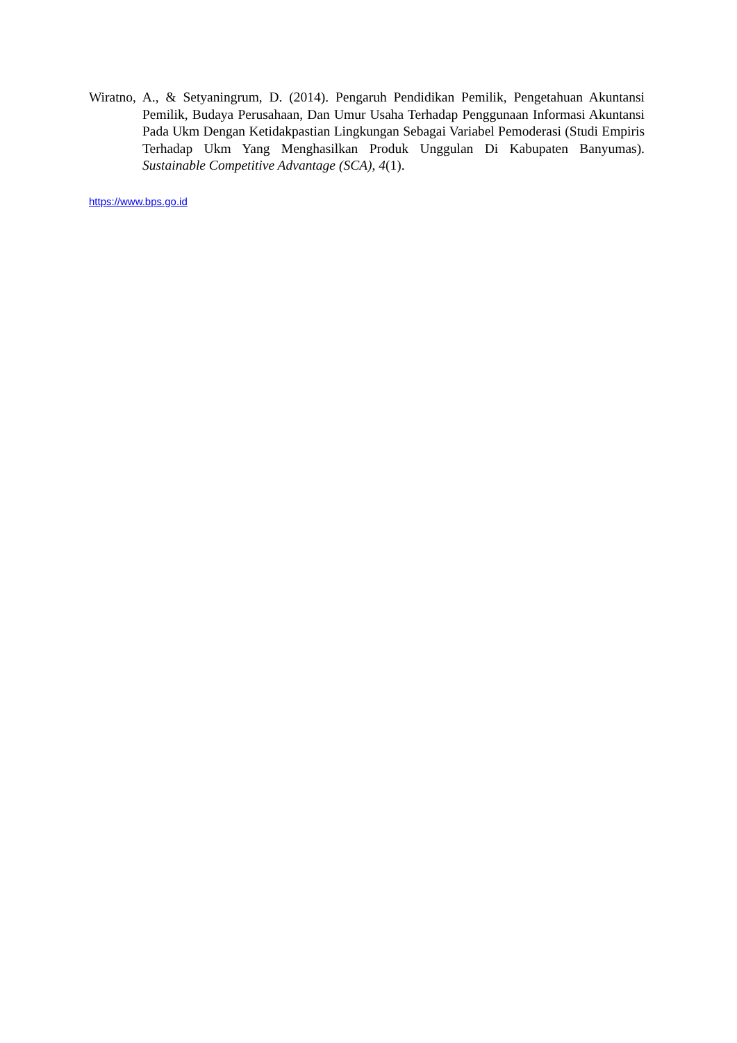Wiratno, A., & Setyaningrum, D. (2014). Pengaruh Pendidikan Pemilik, Pengetahuan Akuntansi Pemilik, Budaya Perusahaan, Dan Umur Usaha Terhadap Penggunaan Informasi Akuntansi Pada Ukm Dengan Ketidakpastian Lingkungan Sebagai Variabel Pemoderasi (Studi Empiris Terhadap Ukm Yang Menghasilkan Produk Unggulan Di Kabupaten Banyumas). Sustainable Competitive Advantage (SCA), 4(1).
https://www.bps.go.id